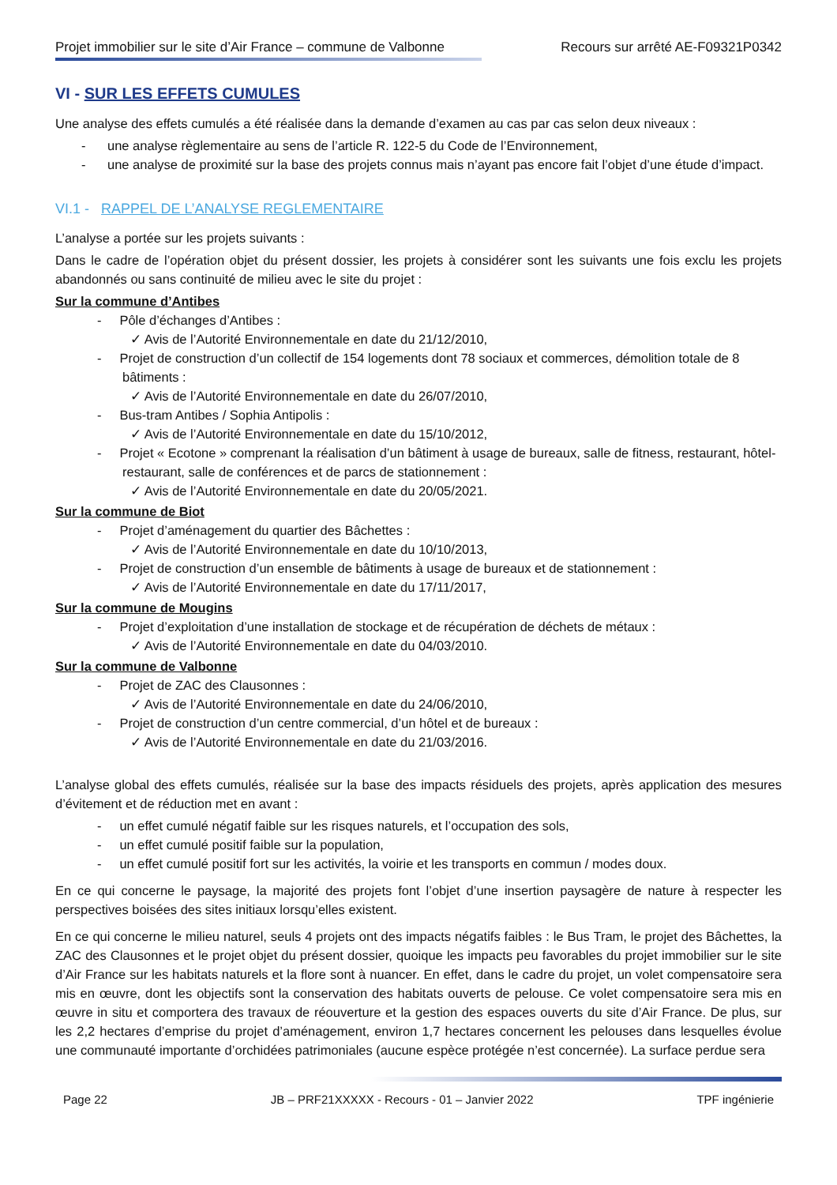Projet immobilier sur le site d’Air France – commune de Valbonne Recours sur arrêté AE-F09321P0342
VI - SUR LES EFFETS CUMULES
Une analyse des effets cumulés a été réalisée dans la demande d’examen au cas par cas selon deux niveaux :
- une analyse règlementaire au sens de l’article R. 122-5 du Code de l’Environnement,
- une analyse de proximité sur la base des projets connus mais n’ayant pas encore fait l’objet d’une étude d’impact.
VI.1 - RAPPEL DE L’ANALYSE REGLEMENTAIRE
L’analyse a portée sur les projets suivants :
Dans le cadre de l’opération objet du présent dossier, les projets à considérer sont les suivants une fois exclu les projets abandonnés ou sans continuité de milieu avec le site du projet :
Sur la commune d’Antibes
- Pôle d’échanges d’Antibes :
✓ Avis de l’Autorité Environnementale en date du 21/12/2010,
- Projet de construction d’un collectif de 154 logements dont 78 sociaux et commerces, démolition totale de 8 bâtiments :
✓ Avis de l’Autorité Environnementale en date du 26/07/2010,
- Bus-tram Antibes / Sophia Antipolis :
✓ Avis de l’Autorité Environnementale en date du 15/10/2012,
- Projet « Ecotone » comprenant la réalisation d’un bâtiment à usage de bureaux, salle de fitness, restaurant, hôtel-restaurant, salle de conférences et de parcs de stationnement :
✓ Avis de l’Autorité Environnementale en date du 20/05/2021.
Sur la commune de Biot
- Projet d’aménagement du quartier des Bâchettes :
✓ Avis de l’Autorité Environnementale en date du 10/10/2013,
- Projet de construction d’un ensemble de bâtiments à usage de bureaux et de stationnement :
✓ Avis de l’Autorité Environnementale en date du 17/11/2017,
Sur la commune de Mougins
- Projet d’exploitation d’une installation de stockage et de récupération de déchets de métaux :
✓ Avis de l’Autorité Environnementale en date du 04/03/2010.
Sur la commune de Valbonne
- Projet de ZAC des Clausonnes :
✓ Avis de l’Autorité Environnementale en date du 24/06/2010,
- Projet de construction d’un centre commercial, d’un hôtel et de bureaux :
✓ Avis de l’Autorité Environnementale en date du 21/03/2016.
L’analyse global des effets cumulés, réalisée sur la base des impacts résiduels des projets, après application des mesures d’évitement et de réduction met en avant :
- un effet cumulé négatif faible sur les risques naturels, et l’occupation des sols,
- un effet cumulé positif faible sur la population,
- un effet cumulé positif fort sur les activités, la voirie et les transports en commun / modes doux.
En ce qui concerne le paysage, la majorité des projets font l’objet d’une insertion paysagère de nature à respecter les perspectives boisées des sites initiaux lorsqu’elles existent.
En ce qui concerne le milieu naturel, seuls 4 projets ont des impacts négatifs faibles : le Bus Tram, le projet des Bâchettes, la ZAC des Clausonnes et le projet objet du présent dossier, quoique les impacts peu favorables du projet immobilier sur le site d’Air France sur les habitats naturels et la flore sont à nuancer. En effet, dans le cadre du projet, un volet compensatoire sera mis en œuvre, dont les objectifs sont la conservation des habitats ouverts de pelouse. Ce volet compensatoire sera mis en œuvre in situ et comportera des travaux de réouverture et la gestion des espaces ouverts du site d’Air France. De plus, sur les 2,2 hectares d’emprise du projet d’aménagement, environ 1,7 hectares concernent les pelouses dans lesquelles évolue une communauté importante d’orchidées patrimoniales (aucune espèce protégée n’est concernée). La surface perdue sera
Page 22 JB – PRF21XXXXX - Recours - 01 – Janvier 2022 TPF ingénierie